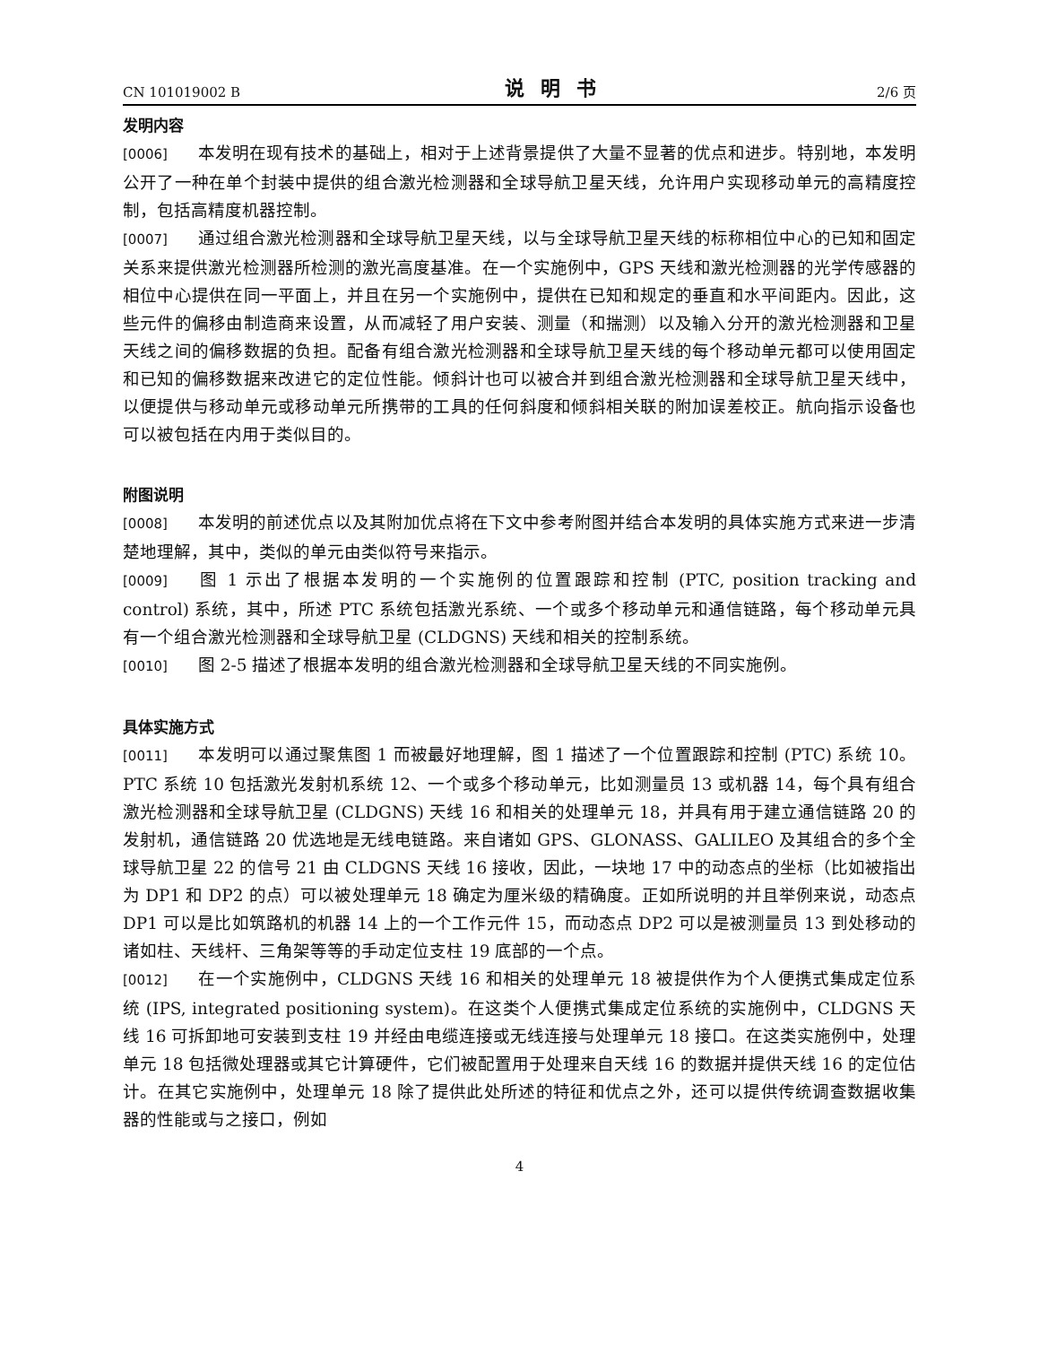CN 101019002 B 说明书 2/6 页
发明内容
[0006] 本发明在现有技术的基础上，相对于上述背景提供了大量不显著的优点和进步。特别地，本发明公开了一种在单个封装中提供的组合激光检测器和全球导航卫星天线，允许用户实现移动单元的高精度控制，包括高精度机器控制。
[0007] 通过组合激光检测器和全球导航卫星天线，以与全球导航卫星天线的标称相位中心的已知和固定关系来提供激光检测器所检测的激光高度基准。在一个实施例中，GPS 天线和激光检测器的光学传感器的相位中心提供在同一平面上，并且在另一个实施例中，提供在已知和规定的垂直和水平间距内。因此，这些元件的偏移由制造商来设置，从而减轻了用户安装、测量（和揣测）以及输入分开的激光检测器和卫星天线之间的偏移数据的负担。配备有组合激光检测器和全球导航卫星天线的每个移动单元都可以使用固定和已知的偏移数据来改进它的定位性能。倾斜计也可以被合并到组合激光检测器和全球导航卫星天线中，以便提供与移动单元或移动单元所携带的工具的任何斜度和倾斜相关联的附加误差校正。航向指示设备也可以被包括在内用于类似目的。
附图说明
[0008] 本发明的前述优点以及其附加优点将在下文中参考附图并结合本发明的具体实施方式来进一步清楚地理解，其中，类似的单元由类似符号来指示。
[0009] 图 1 示出了根据本发明的一个实施例的位置跟踪和控制 (PTC, position tracking and control) 系统，其中，所述 PTC 系统包括激光系统、一个或多个移动单元和通信链路，每个移动单元具有一个组合激光检测器和全球导航卫星 (CLDGNS) 天线和相关的控制系统。
[0010] 图 2-5 描述了根据本发明的组合激光检测器和全球导航卫星天线的不同实施例。
具体实施方式
[0011] 本发明可以通过聚焦图 1 而被最好地理解，图 1 描述了一个位置跟踪和控制 (PTC) 系统 10。PTC 系统 10 包括激光发射机系统 12、一个或多个移动单元，比如测量员 13 或机器 14，每个具有组合激光检测器和全球导航卫星 (CLDGNS) 天线 16 和相关的处理单元 18，并具有用于建立通信链路 20 的发射机，通信链路 20 优选地是无线电链路。来自诸如 GPS、GLONASS、GALILEO 及其组合的多个全球导航卫星 22 的信号 21 由 CLDGNS 天线 16 接收，因此，一块地 17 中的动态点的坐标（比如被指出为 DP1 和 DP2 的点）可以被处理单元 18 确定为厘米级的精确度。正如所说明的并且举例来说，动态点 DP1 可以是比如筑路机的机器 14 上的一个工作元件 15，而动态点 DP2 可以是被测量员 13 到处移动的诸如柱、天线杆、三角架等等的手动定位支柱 19 底部的一个点。
[0012] 在一个实施例中，CLDGNS 天线 16 和相关的处理单元 18 被提供作为个人便携式集成定位系统 (IPS, integrated positioning system)。在这类个人便携式集成定位系统的实施例中，CLDGNS 天线 16 可拆卸地可安装到支柱 19 并经由电缆连接或无线连接与处理单元 18 接口。在这类实施例中，处理单元 18 包括微处理器或其它计算硬件，它们被配置用于处理来自天线 16 的数据并提供天线 16 的定位估计。在其它实施例中，处理单元 18 除了提供此处所述的特征和优点之外，还可以提供传统调查数据收集器的性能或与之接口，例如
4